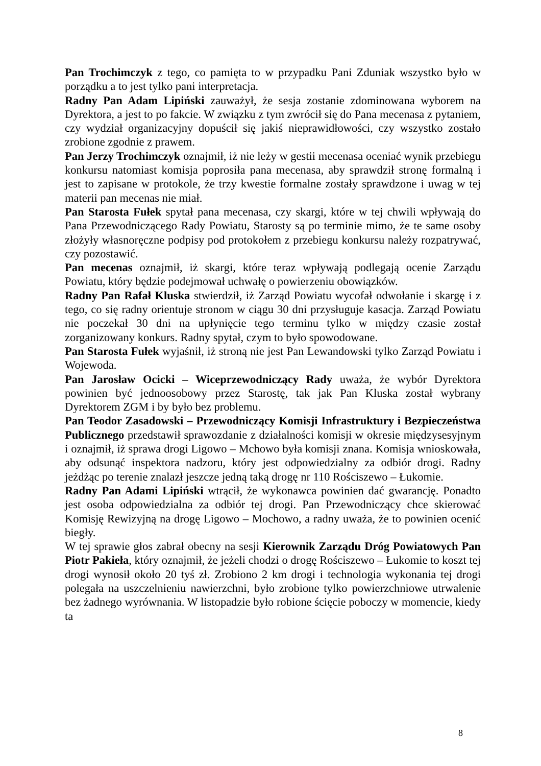Pan Trochimczyk z tego, co pamięta to w przypadku Pani Zduniak wszystko było w porządku a to jest tylko pani interpretacja.
Radny Pan Adam Lipiński zauważył, że sesja zostanie zdominowana wyborem na Dyrektora, a jest to po fakcie. W związku z tym zwrócił się do Pana mecenasa z pytaniem, czy wydział organizacyjny dopuścił się jakiś nieprawidłowości, czy wszystko zostało zrobione zgodnie z prawem.
Pan Jerzy Trochimczyk oznajmił, iż nie leży w gestii mecenasa oceniać wynik przebiegu konkursu natomiast komisja poprosiła pana mecenasa, aby sprawdził stronę formalną i jest to zapisane w protokole, że trzy kwestie formalne zostały sprawdzone i uwag w tej materii pan mecenas nie miał.
Pan Starosta Fułek spytał pana mecenasa, czy skargi, które w tej chwili wpływają do Pana Przewodniczącego Rady Powiatu, Starosty są po terminie mimo, że te same osoby złożyły własnoręczne podpisy pod protokołem z przebiegu konkursu należy rozpatrywać, czy pozostawić.
Pan mecenas oznajmił, iż skargi, które teraz wpływają podlegają ocenie Zarządu Powiatu, który będzie podejmował uchwałę o powierzeniu obowiązków.
Radny Pan Rafał Kluska stwierdził, iż Zarząd Powiatu wycofał odwołanie i skargę i z tego, co się radny orientuje stronom w ciągu 30 dni przysługuje kasacja. Zarząd Powiatu nie poczekał 30 dni na upłynięcie tego terminu tylko w między czasie został zorganizowany konkurs. Radny spytał, czym to było spowodowane.
Pan Starosta Fułek wyjaśnił, iż stroną nie jest Pan Lewandowski tylko Zarząd Powiatu i Wojewoda.
Pan Jarosław Ocicki – Wiceprzewodniczący Rady uważa, że wybór Dyrektora powinien być jednoosobowy przez Starostę, tak jak Pan Kluska został wybrany Dyrektorem ZGM i by było bez problemu.
Pan Teodor Zasadowski – Przewodniczący Komisji Infrastruktury i Bezpieczeństwa Publicznego przedstawił sprawozdanie z działalności komisji w okresie międzysesyjnym i oznajmił, iż sprawa drogi Ligowo – Mchowo była komisji znana. Komisja wnioskowała, aby odsunąć inspektora nadzoru, który jest odpowiedzialny za odbiór drogi. Radny jeżdżąc po terenie znalazł jeszcze jedną taką drogę nr 110 Rościszewo – Łukomie.
Radny Pan Adami Lipiński wtrącił, że wykonawca powinien dać gwarancję. Ponadto jest osoba odpowiedzialna za odbiór tej drogi. Pan Przewodniczący chce skierować Komisję Rewizyjną na drogę Ligowo – Mochowo, a radny uważa, że to powinien ocenić biegły.
W tej sprawie głos zabrał obecny na sesji Kierownik Zarządu Dróg Powiatowych Pan Piotr Pakieła, który oznajmił, że jeżeli chodzi o drogę Rościszewo – Łukomie to koszt tej drogi wynosił około 20 tyś zł. Zrobiono 2 km drogi i technologia wykonania tej drogi polegała na uszczelnieniu nawierzchni, było zrobione tylko powierzchniowe utrwalenie bez żadnego wyrównania. W listopadzie było robione ścięcie poboczy w momencie, kiedy ta
8